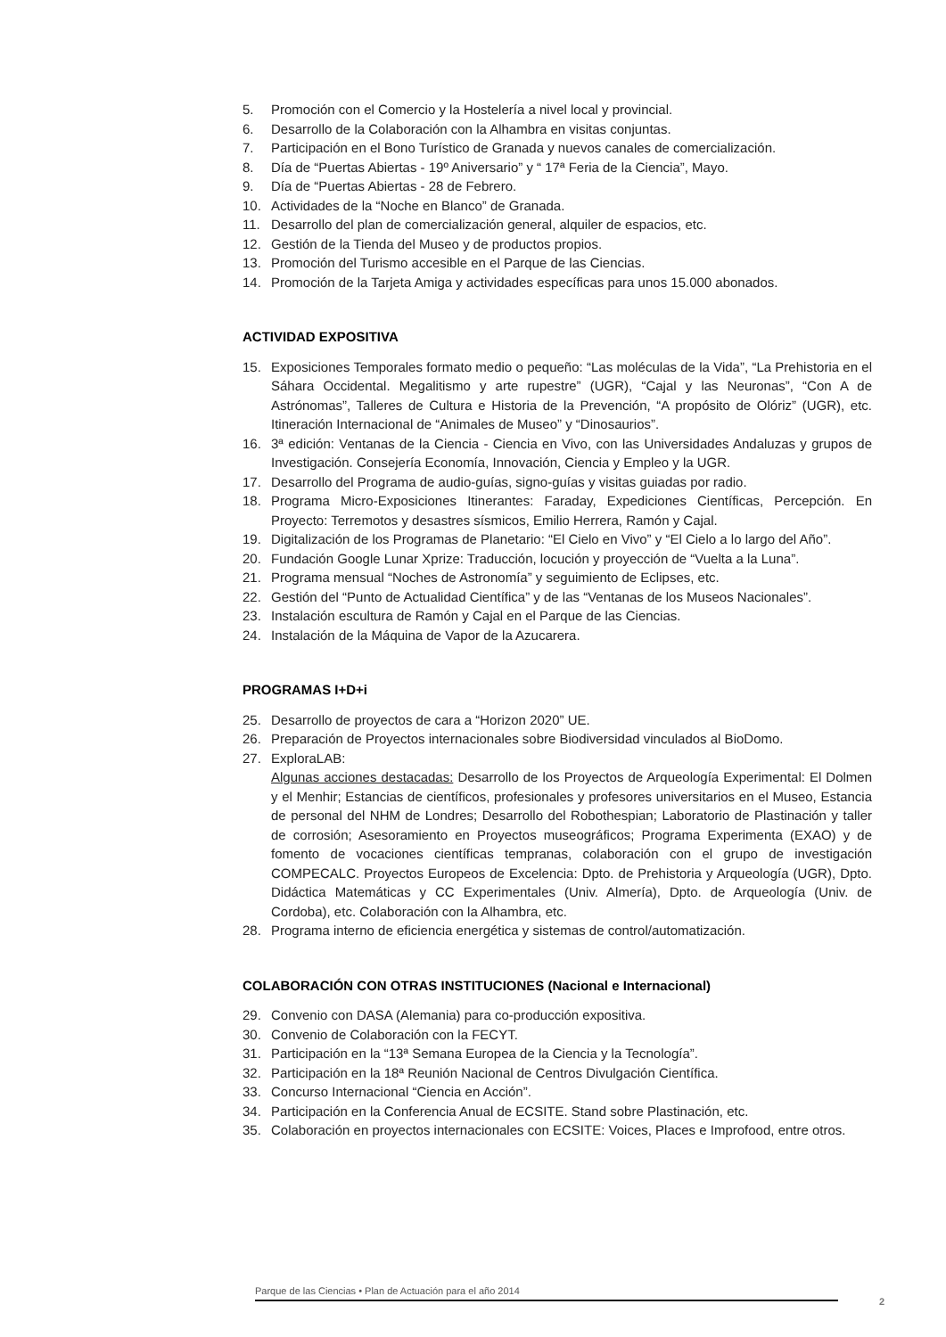5. Promoción con el Comercio y la Hostelería a nivel local y provincial.
6. Desarrollo de la Colaboración con la Alhambra en visitas conjuntas.
7. Participación en el Bono Turístico de Granada y nuevos canales de comercialización.
8. Día de “Puertas Abiertas - 19º Aniversario” y “ 17ª Feria de la Ciencia”, Mayo.
9. Día de “Puertas Abiertas - 28 de Febrero.
10. Actividades de la “Noche en Blanco” de Granada.
11. Desarrollo del plan de comercialización general, alquiler de espacios, etc.
12. Gestión de la Tienda del Museo y de productos propios.
13. Promoción del Turismo accesible en el Parque de las Ciencias.
14. Promoción de la Tarjeta Amiga y actividades específicas para unos 15.000 abonados.
ACTIVIDAD EXPOSITIVA
15. Exposiciones Temporales formato medio o pequeño: “Las moléculas de la Vida”, “La Prehistoria en el Sáhara Occidental. Megalitismo y arte rupestre” (UGR), “Cajal y las Neuronas”, “Con A de Astrónomas”, Talleres de Cultura e Historia de la Prevención, “A propósito de Olóriz” (UGR), etc. Itineración Internacional de “Animales de Museo” y “Dinosaurios”.
16. 3ª edición: Ventanas de la Ciencia - Ciencia en Vivo, con las Universidades Andaluzas y grupos de Investigación. Consejería Economía, Innovación, Ciencia y Empleo y la UGR.
17. Desarrollo del Programa de audio-guías, signo-guías y visitas guiadas por radio.
18. Programa Micro-Exposiciones Itinerantes: Faraday, Expediciones Científicas, Percepción. En Proyecto: Terremotos y desastres sísmicos, Emilio Herrera, Ramón y Cajal.
19. Digitalización de los Programas de Planetario: “El Cielo en Vivo” y “El Cielo a lo largo del Año”.
20. Fundación Google Lunar Xprize: Traducción, locución y proyección de “Vuelta a la Luna”.
21. Programa mensual “Noches de Astronomía” y seguimiento de Eclipses, etc.
22. Gestión del “Punto de Actualidad Científica” y de las “Ventanas de los Museos Nacionales”.
23. Instalación escultura de Ramón y Cajal en el Parque de las Ciencias.
24. Instalación de la Máquina de Vapor de la Azucarera.
PROGRAMAS I+D+i
25. Desarrollo de proyectos de cara a “Horizon 2020” UE.
26. Preparación de Proyectos internacionales sobre Biodiversidad vinculados al BioDomo.
27. ExploraLAB:
Algunas acciones destacadas: Desarrollo de los Proyectos de Arqueología Experimental: El Dolmen y el Menhir; Estancias de científicos, profesionales y profesores universitarios en el Museo, Estancia de personal del NHM de Londres; Desarrollo del Robothespian; Laboratorio de Plastinación y taller de corrosión; Asesoramiento en Proyectos museográficos; Programa Experimenta (EXAO) y de fomento de vocaciones científicas tempranas, colaboración con el grupo de investigación COMPECALC. Proyectos Europeos de Excelencia: Dpto. de Prehistoria y Arqueología (UGR), Dpto. Didáctica Matemáticas y CC Experimentales (Univ. Almería), Dpto. de Arqueología (Univ. de Cordoba), etc. Colaboración con la Alhambra, etc.
28. Programa interno de eficiencia energética y sistemas de control/automatización.
COLABORACIÓN CON OTRAS INSTITUCIONES (Nacional e Internacional)
29. Convenio con DASA (Alemania) para co-producción expositiva.
30. Convenio de Colaboración con la FECYT.
31. Participación en la “13ª Semana Europea de la Ciencia y la Tecnología”.
32. Participación en la 18ª Reunión Nacional de Centros Divulgación Científica.
33. Concurso Internacional “Ciencia en Acción”.
34. Participación en la Conferencia Anual de ECSITE. Stand sobre Plastinación, etc.
35. Colaboración en proyectos internacionales con ECSITE: Voices, Places e Improfood, entre otros.
Parque de las Ciencias • Plan de Actuación para el año 2014
2